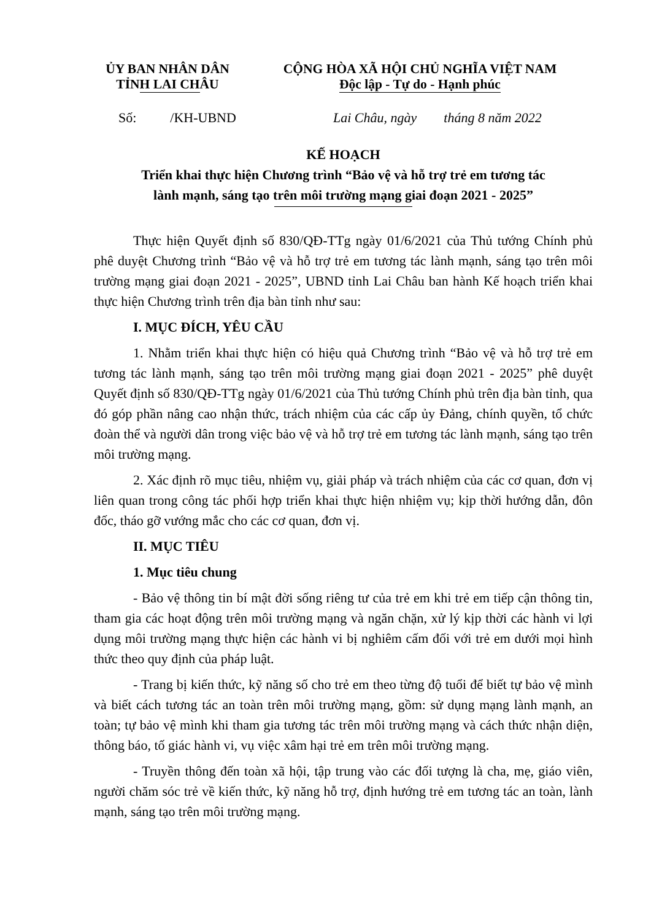ỦY BAN NHÂN DÂN
TỈNH LAI CHÂU
CỘNG HÒA XÃ HỘI CHỦ NGHĨA VIỆT NAM
Độc lập - Tự do - Hạnh phúc
Số: /KH-UBND
Lai Châu, ngày tháng 8 năm 2022
KẾ HOẠCH
Triển khai thực hiện Chương trình “Bảo vệ và hỗ trợ trẻ em tương tác
lành mạnh, sáng tạo trên môi trường mạng giai đoạn 2021 - 2025”
Thực hiện Quyết định số 830/QĐ-TTg ngày 01/6/2021 của Thủ tướng Chính phủ phê duyệt Chương trình “Bảo vệ và hỗ trợ trẻ em tương tác lành mạnh, sáng tạo trên môi trường mạng giai đoạn 2021 - 2025”, UBND tỉnh Lai Châu ban hành Kế hoạch triển khai thực hiện Chương trình trên địa bàn tỉnh như sau:
I. MỤC ĐÍCH, YÊU CẦU
1. Nhằm triển khai thực hiện có hiệu quả Chương trình “Bảo vệ và hỗ trợ trẻ em tương tác lành mạnh, sáng tạo trên môi trường mạng giai đoạn 2021 - 2025” phê duyệt Quyết định số 830/QĐ-TTg ngày 01/6/2021 của Thủ tướng Chính phủ trên địa bàn tỉnh, qua đó góp phần nâng cao nhận thức, trách nhiệm của các cấp ủy Đảng, chính quyền, tổ chức đoàn thể và người dân trong việc bảo vệ và hỗ trợ trẻ em tương tác lành mạnh, sáng tạo trên môi trường mạng.
2. Xác định rõ mục tiêu, nhiệm vụ, giải pháp và trách nhiệm của các cơ quan, đơn vị liên quan trong công tác phối hợp triển khai thực hiện nhiệm vụ; kịp thời hướng dẫn, đôn đốc, tháo gỡ vướng mắc cho các cơ quan, đơn vị.
II. MỤC TIÊU
1. Mục tiêu chung
- Bảo vệ thông tin bí mật đời sống riêng tư của trẻ em khi trẻ em tiếp cận thông tin, tham gia các hoạt động trên môi trường mạng và ngăn chặn, xử lý kịp thời các hành vi lợi dụng môi trường mạng thực hiện các hành vi bị nghiêm cấm đối với trẻ em dưới mọi hình thức theo quy định của pháp luật.
- Trang bị kiến thức, kỹ năng số cho trẻ em theo từng độ tuổi để biết tự bảo vệ mình và biết cách tương tác an toàn trên môi trường mạng, gồm: sử dụng mạng lành mạnh, an toàn; tự bảo vệ mình khi tham gia tương tác trên môi trường mạng và cách thức nhận diện, thông báo, tố giác hành vi, vụ việc xâm hại trẻ em trên môi trường mạng.
- Truyền thông đến toàn xã hội, tập trung vào các đối tượng là cha, mẹ, giáo viên, người chăm sóc trẻ về kiến thức, kỹ năng hỗ trợ, định hướng trẻ em tương tác an toàn, lành mạnh, sáng tạo trên môi trường mạng.